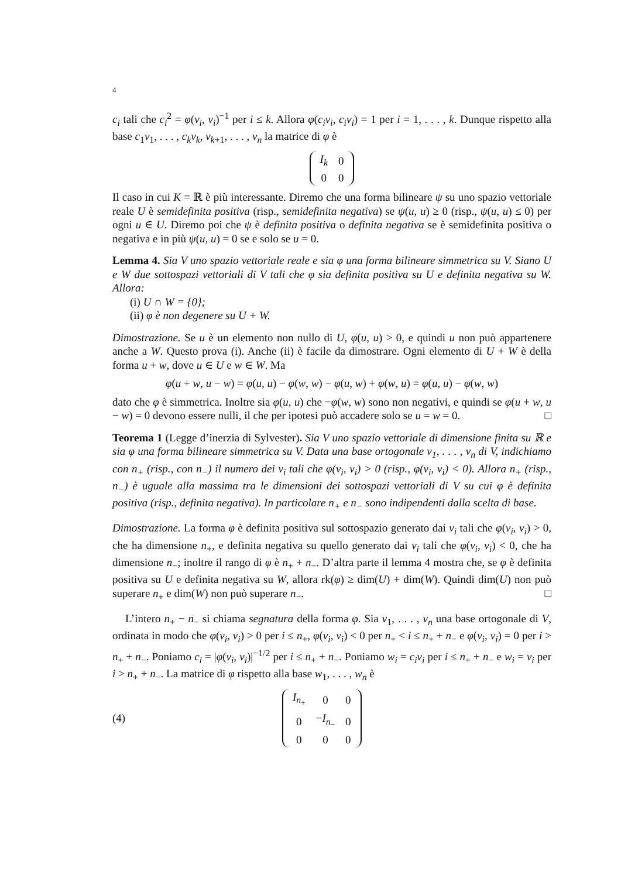4
c<sub>i</sub> tali che c<sub>i</sub><sup>2</sup> = φ(v<sub>i</sub>, v<sub>i</sub>)<sup>−1</sup> per i ≤ k. Allora φ(c<sub>i</sub>v<sub>i</sub>, c<sub>i</sub>v<sub>i</sub>) = 1 per i = 1, . . . , k. Dunque rispetto alla base c<sub>1</sub>v<sub>1</sub>, . . . , c<sub>k</sub>v<sub>k</sub>, v<sub>k+1</sub>, . . . , v<sub>n</sub> la matrice di φ è
| I<sub>k</sub> | 0 |
| 0 | 0 |
Il caso in cui K = ℝ è più interessante. Diremo che una forma bilineare ψ su uno spazio vettoriale reale U è semidefinita positiva (risp., semidefinita negativa) se ψ(u, u) ≥ 0 (risp., ψ(u, u) ≤ 0) per ogni u ∈ U. Diremo poi che ψ è definita positiva o definita negativa se è semidefinita positiva o negativa e in più ψ(u, u) = 0 se e solo se u = 0.
Lemma 4. Sia V uno spazio vettoriale reale e sia φ una forma bilineare simmetrica su V. Siano U e W due sottospazi vettoriali di V tali che φ sia definita positiva su U e definita negativa su W. Allora:
(i) U ∩ W = {0};
(ii) φ è non degenere su U + W.
Dimostrazione. Se u è un elemento non nullo di U, φ(u, u) > 0, e quindi u non può appartenere anche a W. Questo prova (i). Anche (ii) è facile da dimostrare. Ogni elemento di U + W è della forma u + w, dove u ∈ U e w ∈ W. Ma
φ(u + w, u − w) = φ(u, u) − φ(w, w) − φ(u, w) + φ(w, u) = φ(u, u) − φ(w, w)
dato che φ è simmetrica. Inoltre sia φ(u, u) che −φ(w, w) sono non negativi, e quindi se φ(u + w, u − w) = 0 devono essere nulli, il che per ipotesi può accadere solo se u = w = 0. □
Teorema 1 (Legge d’inerzia di Sylvester). Sia V uno spazio vettoriale di dimensione finita su ℝ e sia φ una forma bilineare simmetrica su V. Data una base ortogonale v<sub>1</sub>, . . . , v<sub>n</sub> di V, indichiamo con n<sub>+</sub> (risp., con n<sub>−</sub>) il numero dei v<sub>i</sub> tali che φ(v<sub>i</sub>, v<sub>i</sub>) > 0 (risp., φ(v<sub>i</sub>, v<sub>i</sub>) < 0). Allora n<sub>+</sub> (risp., n<sub>−</sub>) è uguale alla massima tra le dimensioni dei sottospazi vettoriali di V su cui φ è definita positiva (risp., definita negativa). In particolare n<sub>+</sub> e n<sub>−</sub> sono indipendenti dalla scelta di base.
Dimostrazione. La forma φ è definita positiva sul sottospazio generato dai v<sub>i</sub> tali che φ(v<sub>i</sub>, v<sub>i</sub>) > 0, che ha dimensione n<sub>+</sub>, e definita negativa su quello generato dai v<sub>i</sub> tali che φ(v<sub>i</sub>, v<sub>i</sub>) < 0, che ha dimensione n<sub>−</sub>; inoltre il rango di φ è n<sub>+</sub> + n<sub>−</sub>. D’altra parte il lemma 4 mostra che, se φ è definita positiva su U e definita negativa su W, allora rk(φ) ≥ dim(U) + dim(W). Quindi dim(U) non può superare n<sub>+</sub> e dim(W) non può superare n<sub>−</sub>. □
L’intero n<sub>+</sub> − n<sub>−</sub> si chiama segnatura della forma φ. Sia v<sub>1</sub>, . . . , v<sub>n</sub> una base ortogonale di V, ordinata in modo che φ(v<sub>i</sub>, v<sub>i</sub>) > 0 per i ≤ n<sub>+</sub>, φ(v<sub>i</sub>, v<sub>i</sub>) < 0 per n<sub>+</sub> < i ≤ n<sub>+</sub> + n<sub>−</sub> e φ(v<sub>i</sub>, v<sub>i</sub>) = 0 per i > n<sub>+</sub> + n<sub>−</sub>. Poniamo c<sub>i</sub> = |φ(v<sub>i</sub>, v<sub>i</sub>)|<sup>−1/2</sup> per i ≤ n<sub>+</sub> + n<sub>−</sub>. Poniamo w<sub>i</sub> = c<sub>i</sub>v<sub>i</sub> per i ≤ n<sub>+</sub> + n<sub>−</sub> e w<sub>i</sub> = v<sub>i</sub> per i > n<sub>+</sub> + n<sub>−</sub>. La matrice di φ rispetto alla base w<sub>1</sub>, . . . , w<sub>n</sub> è
(4)
| I<sub>n<sub>+</sub></sub> | 0 | 0 |
| 0 | − I<sub>n<sub>−</sub></sub> | 0 |
| 0 | 0 | 0 |